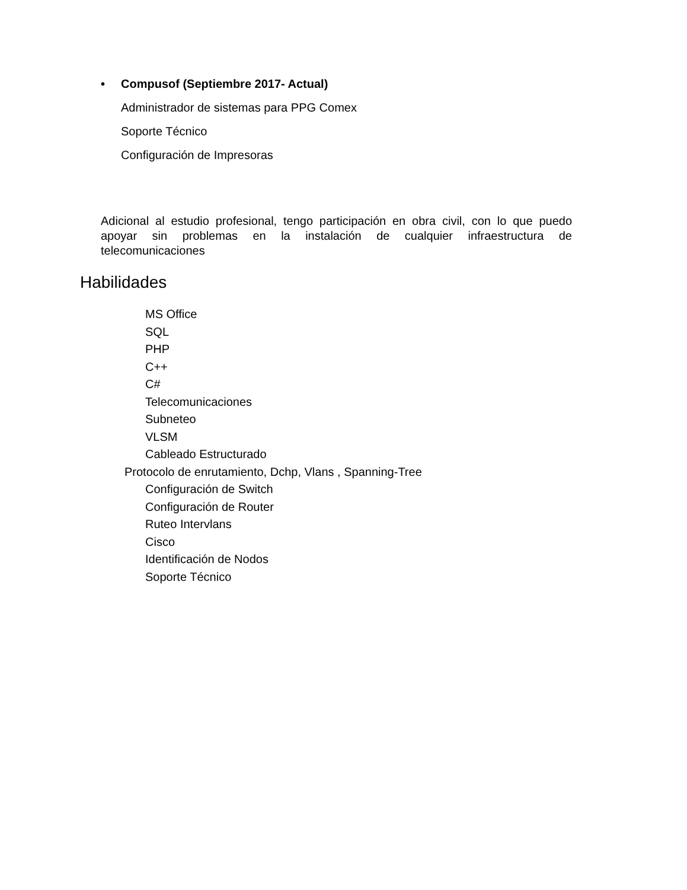• Compusof (Septiembre 2017- Actual)
Administrador de sistemas para PPG Comex
Soporte Técnico
Configuración de Impresoras
Adicional al estudio profesional, tengo participación en obra civil, con lo que puedo apoyar sin problemas en la instalación de cualquier infraestructura de telecomunicaciones
Habilidades
MS Office
SQL
PHP
C++
C#
Telecomunicaciones
Subneteo
VLSM
Cableado Estructurado
Protocolo de enrutamiento, Dchp, Vlans , Spanning-Tree
Configuración de Switch
Configuración de Router
Ruteo Intervlans
Cisco
Identificación de Nodos
Soporte Técnico